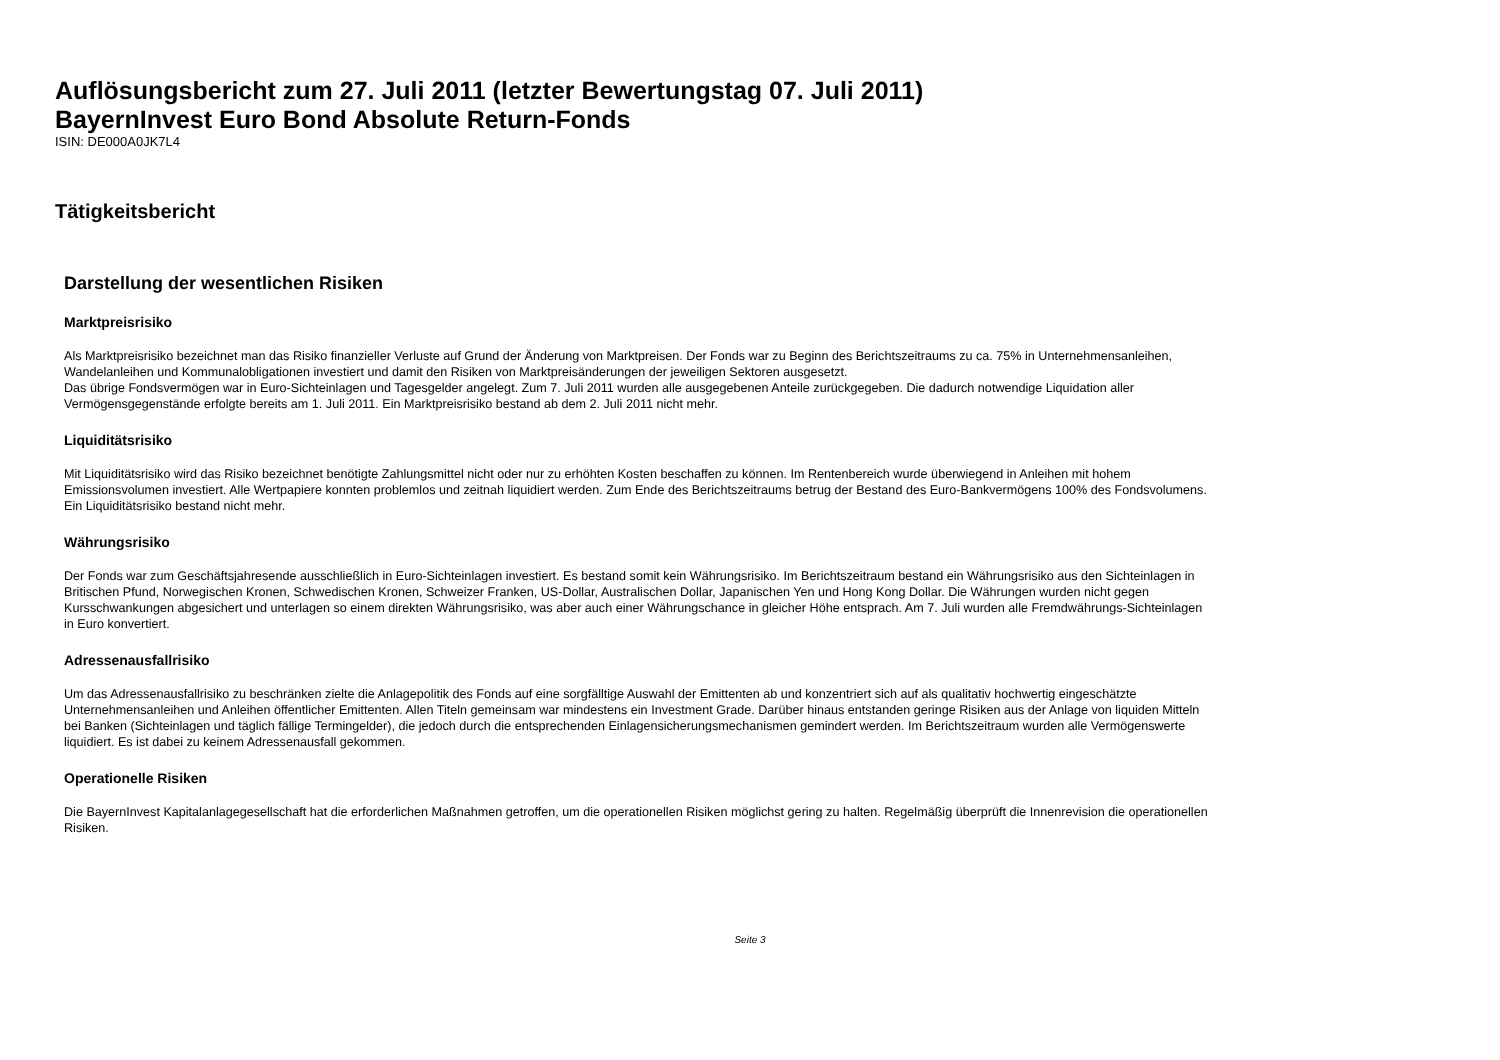Auflösungsbericht zum 27. Juli 2011 (letzter Bewertungstag 07. Juli 2011)
BayernInvest Euro Bond Absolute Return-Fonds
ISIN: DE000A0JK7L4
Tätigkeitsbericht
Darstellung der wesentlichen Risiken
Marktpreisrisiko
Als Marktpreisrisiko bezeichnet man das Risiko finanzieller Verluste auf Grund der Änderung von Marktpreisen. Der Fonds war zu Beginn des Berichtszeitraums zu ca. 75% in Unternehmensanleihen, Wandelanleihen und Kommunalobligationen investiert und damit den Risiken von Marktpreisänderungen der jeweiligen Sektoren ausgesetzt.
Das übrige Fondsvermögen war in Euro-Sichteinlagen und Tagesgelder angelegt. Zum 7. Juli 2011 wurden alle ausgegebenen Anteile zurückgegeben. Die dadurch notwendige Liquidation aller Vermögensgegenstände erfolgte bereits am 1. Juli 2011. Ein Marktpreisrisiko bestand ab dem 2. Juli 2011 nicht mehr.
Liquiditätsrisiko
Mit Liquiditätsrisiko wird das Risiko bezeichnet benötigte Zahlungsmittel nicht oder nur zu erhöhten Kosten beschaffen zu können. Im Rentenbereich wurde überwiegend in Anleihen mit hohem Emissionsvolumen investiert. Alle Wertpapiere konnten problemlos und zeitnah liquidiert werden. Zum Ende des Berichtszeitraums betrug der Bestand des Euro-Bankvermögens 100% des Fondsvolumens. Ein Liquiditätsrisiko bestand nicht mehr.
Währungsrisiko
Der Fonds war zum Geschäftsjahresende ausschließlich in Euro-Sichteinlagen investiert. Es bestand somit kein Währungsrisiko. Im Berichtszeitraum bestand ein Währungsrisiko aus den Sichteinlagen in Britischen Pfund, Norwegischen Kronen, Schwedischen Kronen, Schweizer Franken, US-Dollar, Australischen Dollar, Japanischen Yen und Hong Kong Dollar. Die Währungen wurden nicht gegen Kursschwankungen abgesichert und unterlagen so einem direkten Währungsrisiko, was aber auch einer Währungschance in gleicher Höhe entsprach. Am 7. Juli wurden alle Fremdwährungs-Sichteinlagen in Euro konvertiert.
Adressenausfallrisiko
Um das Adressenausfallrisiko zu beschränken zielte die Anlagepolitik des Fonds auf eine sorgfälltige Auswahl der Emittenten ab und konzentriert sich auf als qualitativ hochwertig eingeschätzte Unternehmensanleihen und Anleihen öffentlicher Emittenten. Allen Titeln gemeinsam war mindestens ein Investment Grade. Darüber hinaus entstanden geringe Risiken aus der Anlage von liquiden Mitteln bei Banken (Sichteinlagen und täglich fällige Termingelder), die jedoch durch die entsprechenden Einlagensicherungsmechanismen gemindert werden. Im Berichtszeitraum wurden alle Vermögenswerte liquidiert. Es ist dabei zu keinem Adressenausfall gekommen.
Operationelle Risiken
Die BayernInvest Kapitalanlagegesellschaft hat die erforderlichen Maßnahmen getroffen, um die operationellen Risiken möglichst gering zu halten. Regelmäßig überprüft die Innenrevision die operationellen Risiken.
Seite 3